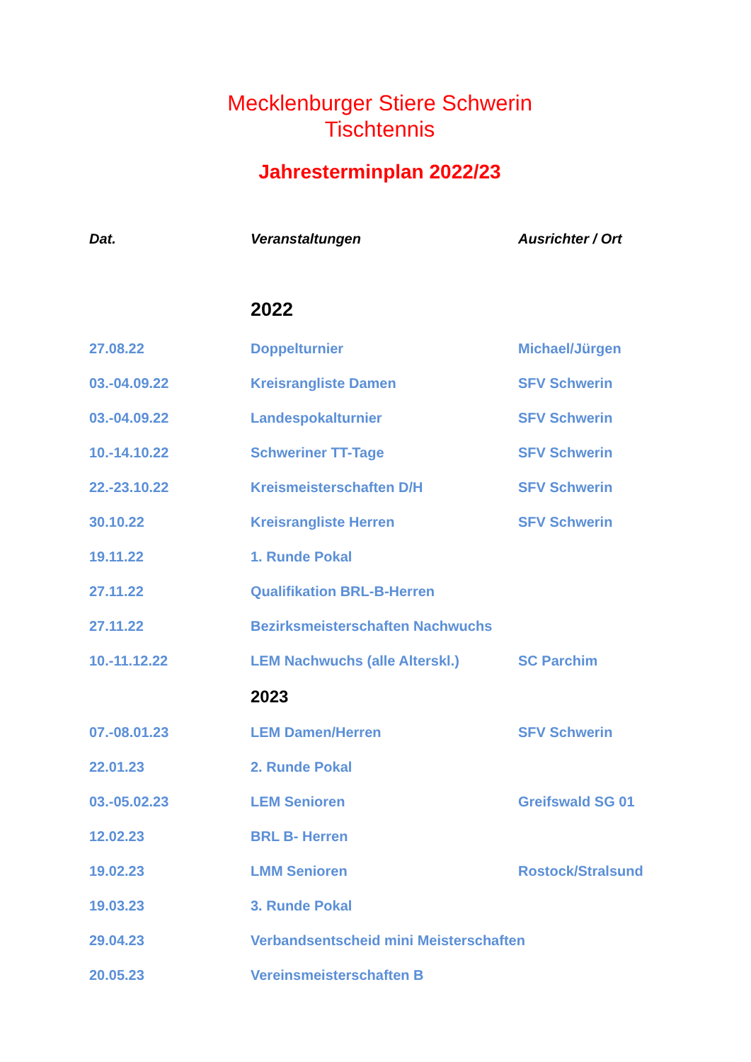Mecklenburger Stiere Schwerin
Tischtennis
Jahresterminplan 2022/23
| Dat. | Veranstaltungen | Ausrichter / Ort |
| --- | --- | --- |
| | 2022 | |
| 27.08.22 | Doppelturnier | Michael/Jürgen |
| 03.-04.09.22 | Kreisrangliste Damen | SFV Schwerin |
| 03.-04.09.22 | Landespokalturnier | SFV Schwerin |
| 10.-14.10.22 | Schweriner TT-Tage | SFV Schwerin |
| 22.-23.10.22 | Kreismeisterschaften D/H | SFV Schwerin |
| 30.10.22 | Kreisrangliste Herren | SFV Schwerin |
| 19.11.22 | 1. Runde Pokal | |
| 27.11.22 | Qualifikation BRL-B-Herren | |
| 27.11.22 | Bezirksmeisterschaften Nachwuchs | |
| 10.-11.12.22 | LEM Nachwuchs (alle Alterskl.) | SC Parchim |
| | 2023 | |
| 07.-08.01.23 | LEM Damen/Herren | SFV Schwerin |
| 22.01.23 | 2. Runde Pokal | |
| 03.-05.02.23 | LEM Senioren | Greifswald SG 01 |
| 12.02.23 | BRL B- Herren | |
| 19.02.23 | LMM Senioren | Rostock/Stralsund |
| 19.03.23 | 3. Runde Pokal | |
| 29.04.23 | Verbandsentscheid mini Meisterschaften | |
| 20.05.23 | Vereinsmeisterschaften B | |